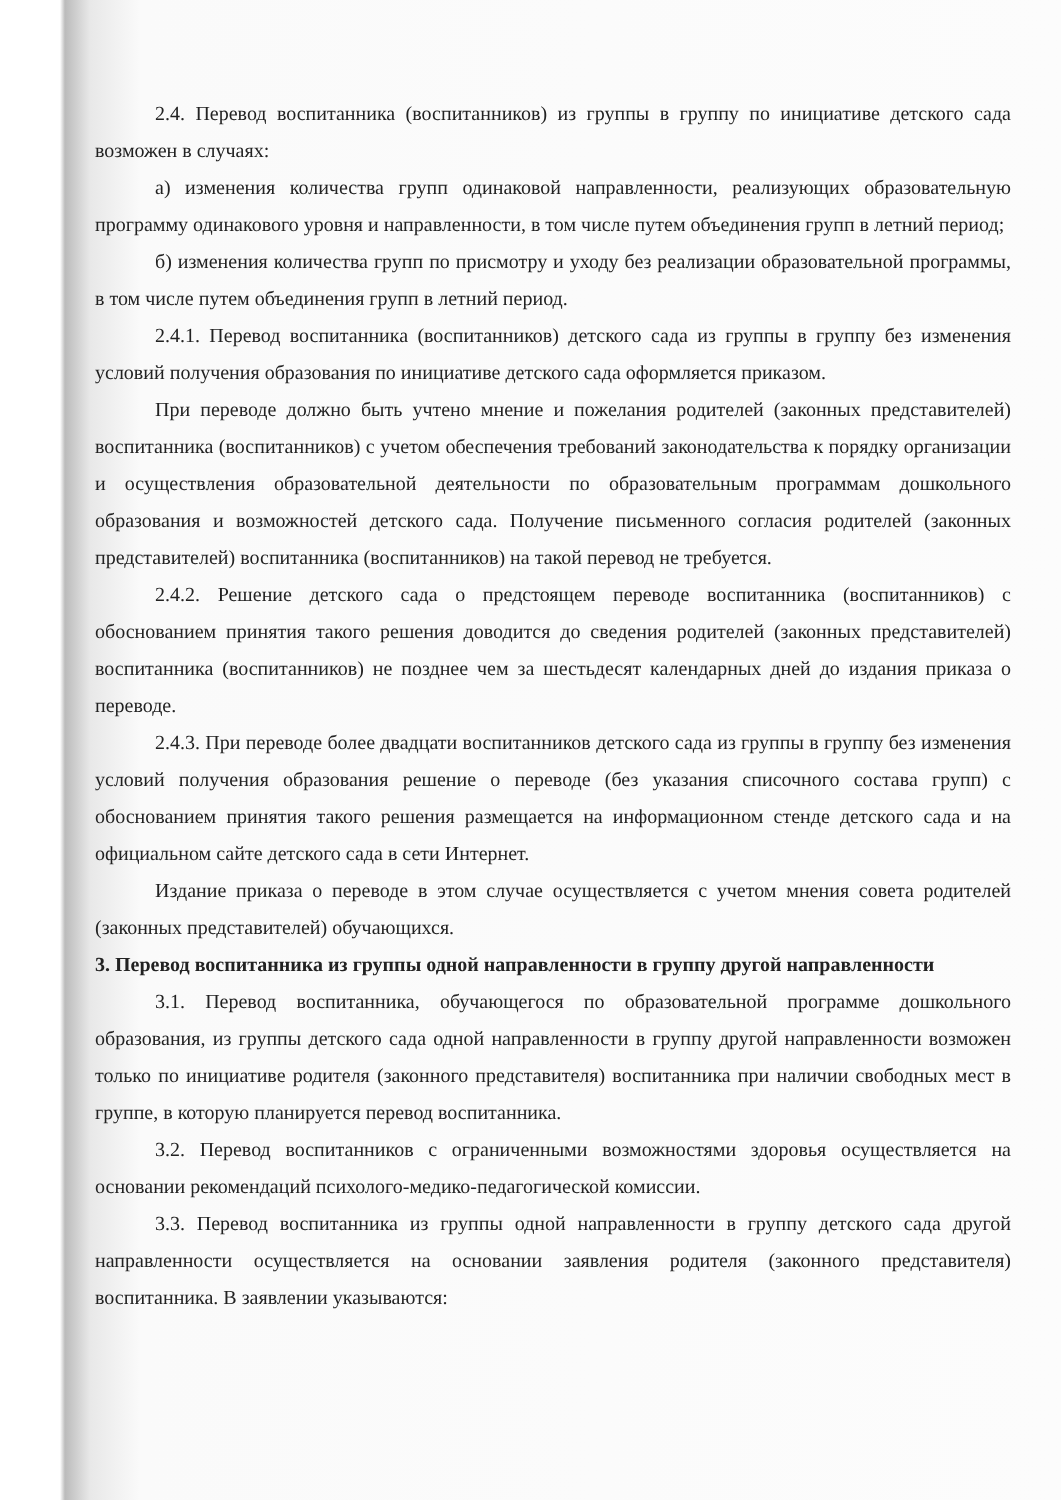2.4. Перевод воспитанника (воспитанников) из группы в группу по инициативе детского сада возможен в случаях:
а) изменения количества групп одинаковой направленности, реализующих образовательную программу одинакового уровня и направленности, в том числе путем объединения групп в летний период;
б) изменения количества групп по присмотру и уходу без реализации образовательной программы, в том числе путем объединения групп в летний период.
2.4.1. Перевод воспитанника (воспитанников) детского сада из группы в группу без изменения условий получения образования по инициативе детского сада оформляется приказом.
При переводе должно быть учтено мнение и пожелания родителей (законных представителей) воспитанника (воспитанников) с учетом обеспечения требований законодательства к порядку организации и осуществления образовательной деятельности по образовательным программам дошкольного образования и возможностей детского сада. Получение письменного согласия родителей (законных представителей) воспитанника (воспитанников) на такой перевод не требуется.
2.4.2. Решение детского сада о предстоящем переводе воспитанника (воспитанников) с обоснованием принятия такого решения доводится до сведения родителей (законных представителей) воспитанника (воспитанников) не позднее чем за шестьдесят календарных дней до издания приказа о переводе.
2.4.3. При переводе более двадцати воспитанников детского сада из группы в группу без изменения условий получения образования решение о переводе (без указания списочного состава групп) с обоснованием принятия такого решения размещается на информационном стенде детского сада и на официальном сайте детского сада в сети Интернет.
Издание приказа о переводе в этом случае осуществляется с учетом мнения совета родителей (законных представителей) обучающихся.
3. Перевод воспитанника из группы одной направленности в группу другой направленности
3.1. Перевод воспитанника, обучающегося по образовательной программе дошкольного образования, из группы детского сада одной направленности в группу другой направленности возможен только по инициативе родителя (законного представителя) воспитанника при наличии свободных мест в группе, в которую планируется перевод воспитанника.
3.2. Перевод воспитанников с ограниченными возможностями здоровья осуществляется на основании рекомендаций психолого-медико-педагогической комиссии.
3.3. Перевод воспитанника из группы одной направленности в группу детского сада другой направленности осуществляется на основании заявления родителя (законного представителя) воспитанника. В заявлении указываются: